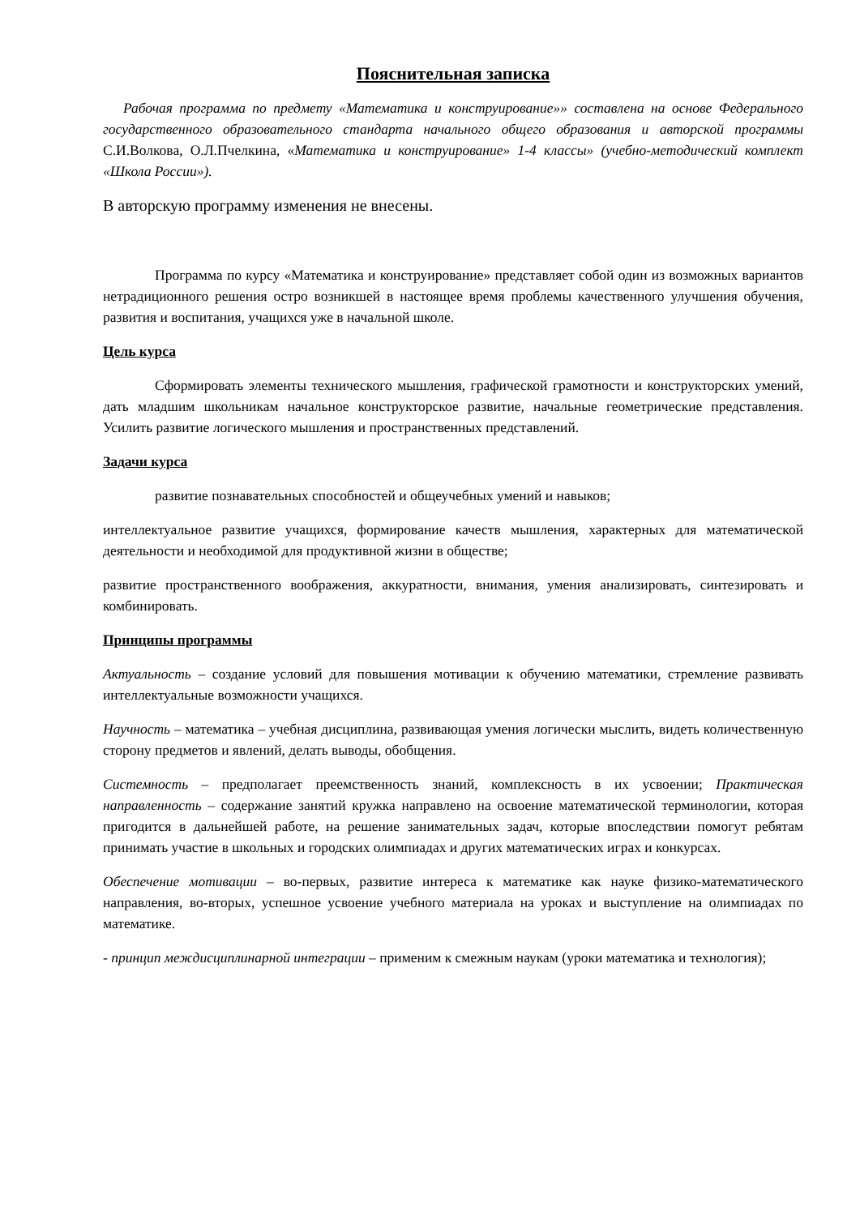Пояснительная записка
Рабочая программа по предмету «Математика и конструирование»» составлена на основе Федерального государственного образовательного стандарта начального общего образования и авторской программы С.И.Волкова, О.Л.Пчелкина, «Математика и конструирование» 1-4 классы» (учебно-методический комплект «Школа России»).
В авторскую программу изменения не внесены.
Программа по курсу «Математика и конструирование» представляет собой один из возможных вариантов нетрадиционного решения остро возникшей в настоящее время проблемы качественного улучшения обучения, развития и воспитания, учащихся уже в начальной школе.
Цель курса
Сформировать элементы технического мышления, графической грамотности и конструкторских умений, дать младшим школьникам начальное конструкторское развитие, начальные геометрические представления. Усилить развитие логического мышления и пространственных представлений.
Задачи курса
развитие познавательных способностей и общеучебных умений и навыков;
интеллектуальное развитие учащихся, формирование качеств мышления, характерных для математической деятельности и необходимой для продуктивной жизни в обществе;
развитие пространственного воображения, аккуратности, внимания, умения анализировать, синтезировать и комбинировать.
Принципы программы
Актуальность – создание условий для повышения мотивации к обучению математики, стремление развивать интеллектуальные возможности учащихся.
Научность – математика – учебная дисциплина, развивающая умения логически мыслить, видеть количественную сторону предметов и явлений, делать выводы, обобщения.
Системность – предполагает преемственность знаний, комплексность в их усвоении; Практическая направленность – содержание занятий кружка направлено на освоение математической терминологии, которая пригодится в дальнейшей работе, на решение занимательных задач, которые впоследствии помогут ребятам принимать участие в школьных и городских олимпиадах и других математических играх и конкурсах.
Обеспечение мотивации – во-первых, развитие интереса к математике как науке физико-математического направления, во-вторых, успешное усвоение учебного материала на уроках и выступление на олимпиадах по математике.
- принцип междисциплинарной интеграции – применим к смежным наукам (уроки математика и технология);